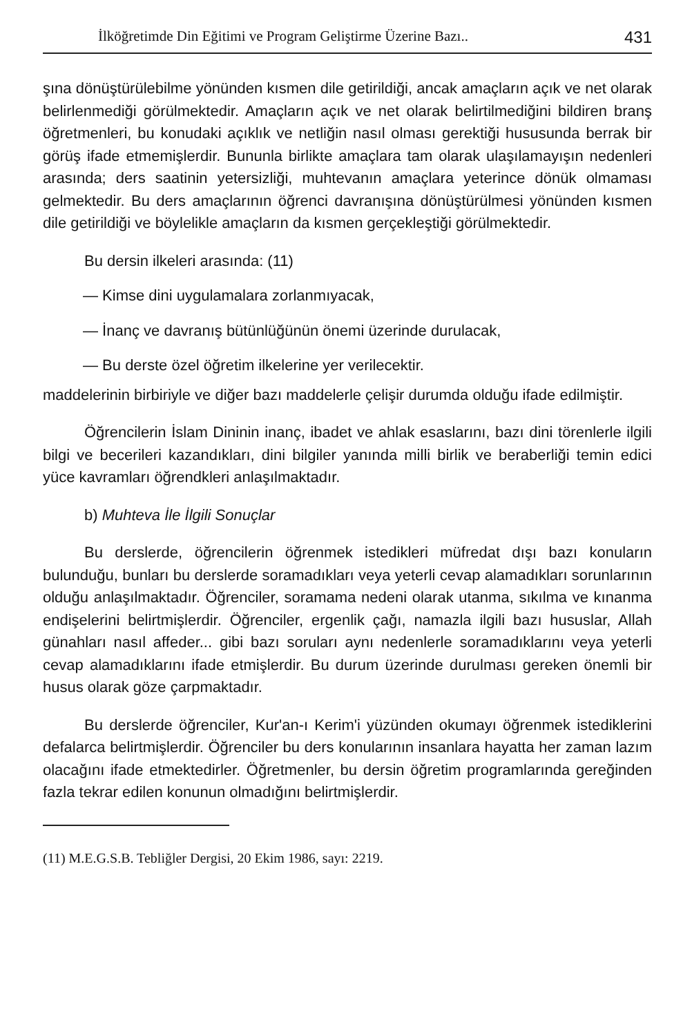İlköğretimde Din Eğitimi ve Program Geliştirme Üzerine Bazı.. 431
şına dönüştürülebilme yönünden kısmen dile getirildiği, ancak amaçların açık ve net olarak belirlenmediği görülmektedir. Amaçların açık ve net olarak belirtilmediğini bildiren branş öğretmenleri, bu konudaki açıklık ve netliğin nasıl olması gerektiği hususunda berrak bir görüş ifade etmemişlerdir. Bununla birlikte amaçlara tam olarak ulaşılamayışın nedenleri arasında; ders saatinin yetersizliği, muhtevanın amaçlara yeterince dönük olmaması gelmektedir. Bu ders amaçlarının öğrenci davranışına dönüştürülmesi yönünden kısmen dile getirildiği ve böylelikle amaçların da kısmen gerçekleştiği görülmektedir.
Bu dersin ilkeleri arasında: (11)
— Kimse dini uygulamalara zorlanmıyacak,
— İnanç ve davranış bütünlüğünün önemi üzerinde durulacak,
— Bu derste özel öğretim ilkelerine yer verilecektir.
maddelerinin birbiriyle ve diğer bazı maddelerle çelişir durumda olduğu ifade edilmiştir.
Öğrencilerin İslam Dininin inanç, ibadet ve ahlak esaslarını, bazı dini törenlerle ilgili bilgi ve becerileri kazandıkları, dini bilgiler yanında milli birlik ve beraberliği temin edici yüce kavramları öğrendkleri anlaşılmaktadır.
b) Muhteva İle İlgili Sonuçlar
Bu derslerde, öğrencilerin öğrenmek istedikleri müfredat dışı bazı konuların bulunduğu, bunları bu derslerde soramadıkları veya yeterli cevap alamadıkları sorunlarının olduğu anlaşılmaktadır. Öğrenciler, soramama nedeni olarak utanma, sıkılma ve kınanma endişelerini belirtmişlerdir. Öğrenciler, ergenlik çağı, namazla ilgili bazı hususlar, Allah günahları nasıl affeder... gibi bazı soruları aynı nedenlerle soramadıklarını veya yeterli cevap alamadıklarını ifade etmişlerdir. Bu durum üzerinde durulması gereken önemli bir husus olarak göze çarpmaktadır.
Bu derslerde öğrenciler, Kur'an-ı Kerim'i yüzünden okumayı öğrenmek istediklerini defalarca belirtmişlerdir. Öğrenciler bu ders konularının insanlara hayatta her zaman lazım olacağını ifade etmektedirler. Öğretmenler, bu dersin öğretim programlarında gereğinden fazla tekrar edilen konunun olmadığını belirtmişlerdir.
(11) M.E.G.S.B. Tebliğler Dergisi, 20 Ekim 1986, sayı: 2219.